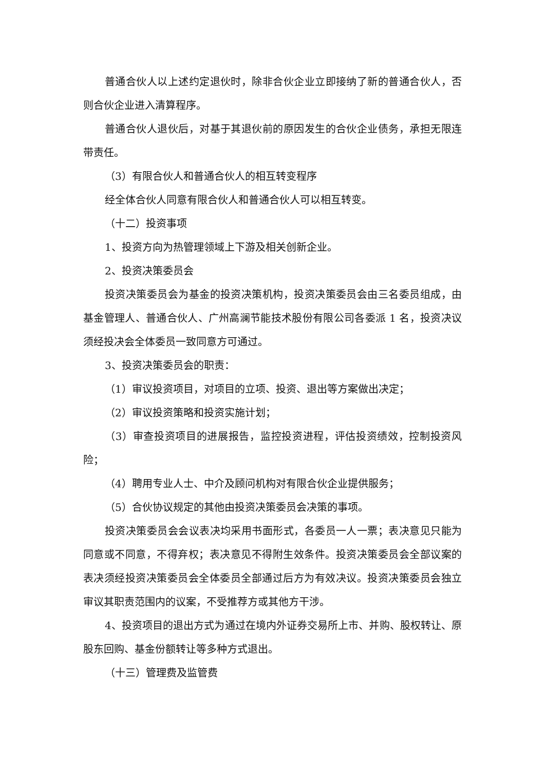普通合伙人以上述约定退伙时，除非合伙企业立即接纳了新的普通合伙人，否则合伙企业进入清算程序。
普通合伙人退伙后，对基于其退伙前的原因发生的合伙企业债务，承担无限连带责任。
（3）有限合伙人和普通合伙人的相互转变程序
经全体合伙人同意有限合伙人和普通合伙人可以相互转变。
（十二）投资事项
1、投资方向为热管理领域上下游及相关创新企业。
2、投资决策委员会
投资决策委员会为基金的投资决策机构，投资决策委员会由三名委员组成，由基金管理人、普通合伙人、广州高澜节能技术股份有限公司各委派 1 名，投资决议须经投决会全体委员一致同意方可通过。
3、投资决策委员会的职责：
（1）审议投资项目，对项目的立项、投资、退出等方案做出决定；
（2）审议投资策略和投资实施计划；
（3）审查投资项目的进展报告，监控投资进程，评估投资绩效，控制投资风险；
（4）聘用专业人士、中介及顾问机构对有限合伙企业提供服务；
（5）合伙协议规定的其他由投资决策委员会决策的事项。
投资决策委员会会议表决均采用书面形式，各委员一人一票；表决意见只能为同意或不同意，不得弃权；表决意见不得附生效条件。投资决策委员会全部议案的表决须经投资决策委员会全体委员全部通过后方为有效决议。投资决策委员会独立审议其职责范围内的议案，不受推荐方或其他方干涉。
4、投资项目的退出方式为通过在境内外证券交易所上市、并购、股权转让、原股东回购、基金份额转让等多种方式退出。
（十三）管理费及监管费